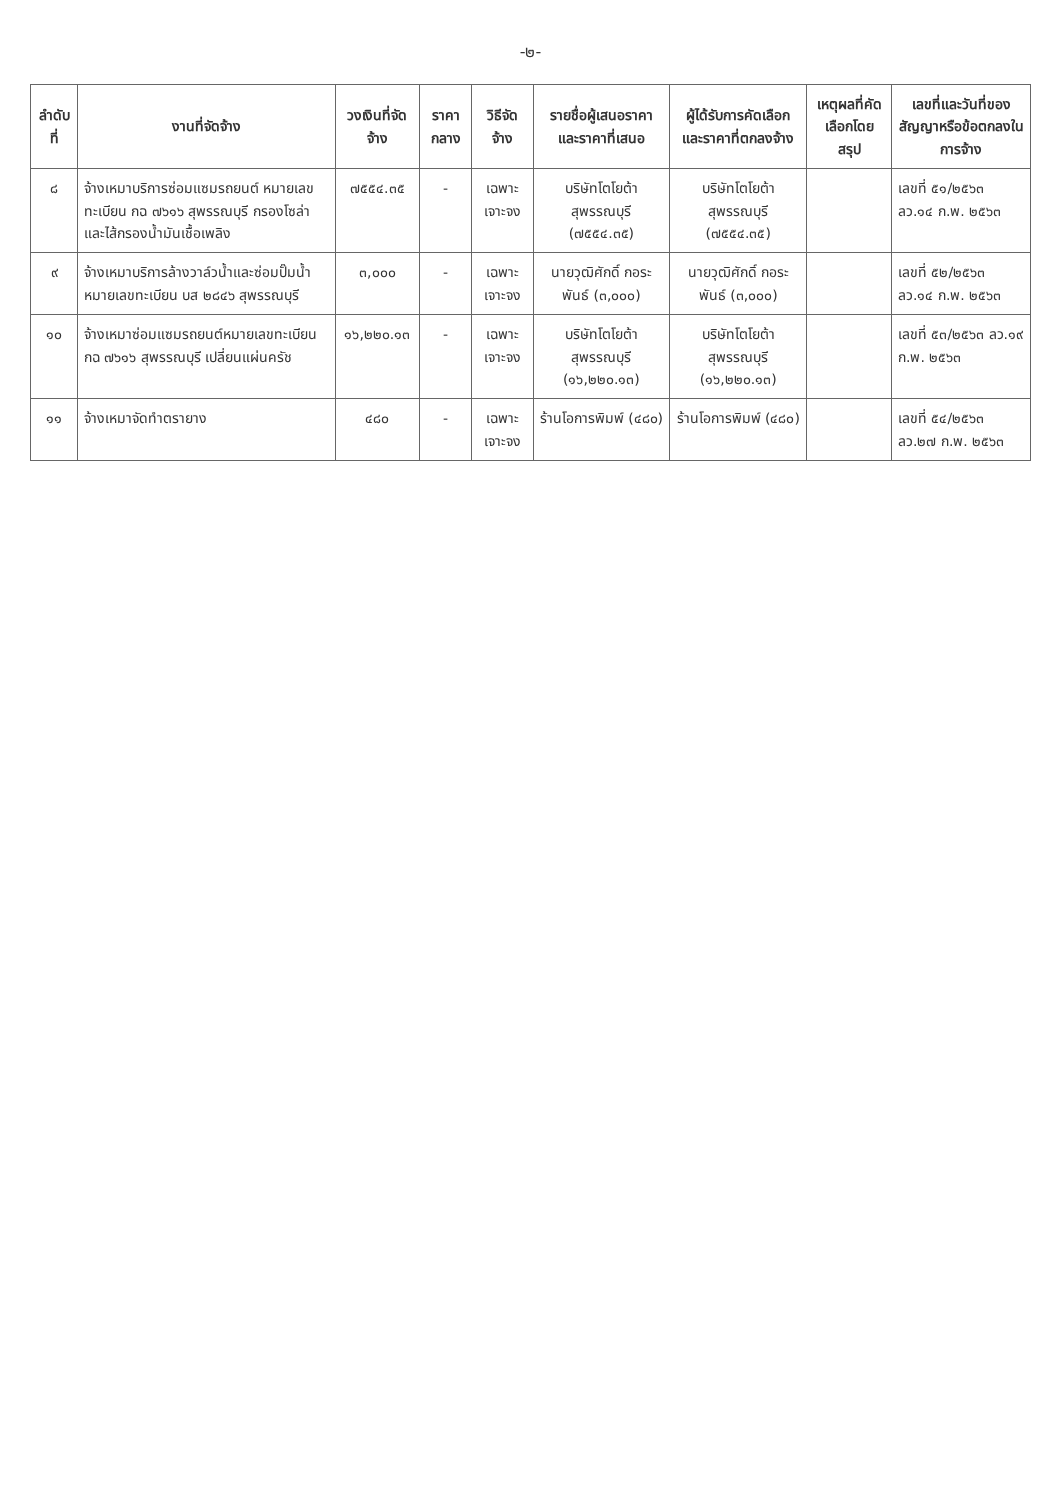-๒-
| ลำดับที่ | งานที่จัดจ้าง | วงเงินที่จัดจ้าง | ราคากลาง | วิธีจัดจ้าง | รายชื่อผู้เสนอราคาและราคาที่เสนอ | ผู้ได้รับการคัดเลือกและราคาที่ตกลงจ้าง | เหตุผลที่คัดเลือกโดยสรุป | เลขที่และวันที่ของสัญญาหรือข้อตกลงในการจ้าง |
| --- | --- | --- | --- | --- | --- | --- | --- | --- |
| ๘ | จ้างเหมาบริการซ่อมแซมรถยนต์ หมายเลขทะเบียน กฉ ๗๖๑๖ สุพรรณบุรี กรองโซล่าและไส้กรองน้ำมันเชื้อเพลิง | ๗๕๕๔.๓๕ | - | เฉพาะเจาะจง | บริษัทโตโยต้าสุพรรณบุรี (๗๕๕๔.๓๕) | บริษัทโตโยต้าสุพรรณบุรี (๗๕๕๔.๓๕) | | เลขที่ ๕๑/๒๕๖๓ ลว.๑๔ ก.พ. ๒๕๖๓ |
| ๙ | จ้างเหมาบริการล้างวาล์วน้ำและซ่อมปั๊มน้ำ หมายเลขทะเบียน บส ๒๘๔๖ สุพรรณบุรี | ๓,๐๐๐ | - | เฉพาะเจาะจง | นายวุฒิศักดิ์ กอระพันธ์ (๓,๐๐๐) | นายวุฒิศักดิ์ กอระพันธ์ (๓,๐๐๐) | | เลขที่ ๕๒/๒๕๖๓ ลว.๑๔ ก.พ. ๒๕๖๓ |
| ๑๐ | จ้างเหมาซ่อมแซมรถยนต์หมายเลขทะเบียน กฉ ๗๖๑๖ สุพรรณบุรี เปลี่ยนแผ่นครัช | ๑๖,๒๒๐.๑๓ | - | เฉพาะเจาะจง | บริษัทโตโยต้าสุพรรณบุรี (๑๖,๒๒๐.๑๓) | บริษัทโตโยต้าสุพรรณบุรี (๑๖,๒๒๐.๑๓) | | เลขที่ ๕๓/๒๕๖๓ ลว.๑๙ ก.พ. ๒๕๖๓ |
| ๑๑ | จ้างเหมาจัดทำตรายาง | ๔๘๐ | - | เฉพาะเจาะจง | ร้านโอการพิมพ์ (๔๘๐) | ร้านโอการพิมพ์ (๔๘๐) | | เลขที่ ๕๔/๒๕๖๓ ลว.๒๗ ก.พ. ๒๕๖๓ |